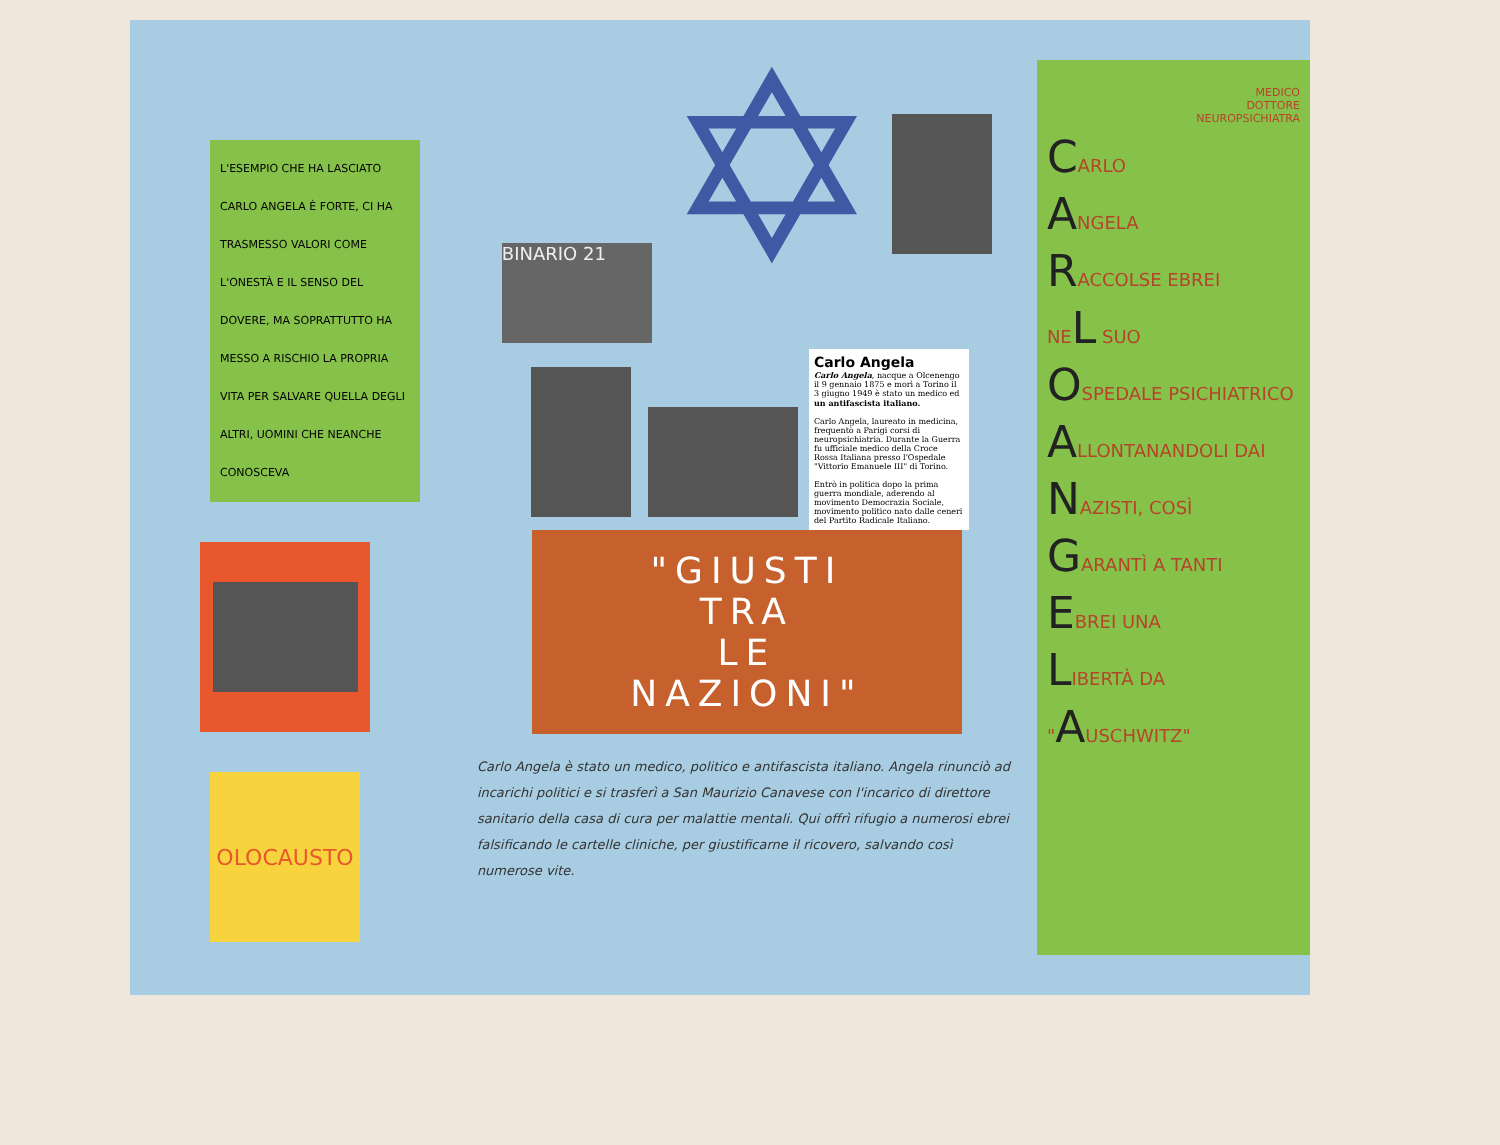L'ESEMPIO CHE HA LASCIATO CARLO ANGELA È FORTE, CI HA TRASMESSO VALORI COME L'ONESTÀ E IL SENSO DEL DOVERE, MA SOPRATTUTTO HA MESSO A RISCHIO LA PROPRIA VITA PER SALVARE QUELLA DEGLI ALTRI, UOMINI CHE NEANCHE CONOSCEVA
OLOCAUSTO
BINARIO 21 ✡
Carlo Angela
Carlo Angela, nacque a Olcenengo il 9 gennaio 1875 e morì a Torino il 3 giugno 1949 è stato un medico ed un antifascista italiano.
Carlo Angela, laureato in medicina, frequentò a Parigi corsi di neuropsichiatria. Durante la Guerra fu ufficiale medico della Croce Rossa Italiana presso l'Ospedale "Vittorio Emanuele III" di Torino.
Entrò in politica dopo la prima guerra mondiale, aderendo al movimento Democrazia Sociale, movimento politico nato dalle ceneri del Partito Radicale Italiano.
"GIUSTI
TRA
LE
NAZIONI"
Carlo Angela è stato un medico, politico e antifascista italiano. Angela rinunciò ad incarichi politici e si trasferì a San Maurizio Canavese con l'incarico di direttore sanitario della casa di cura per malattie mentali. Qui offrì rifugio a numerosi ebrei falsificando le cartelle cliniche, per giustificarne il ricovero, salvando così numerose vite.
MEDICO
DOTTORE
NEUROPSICHIATRA
CARLO
ANGELA
RACCOLSE EBREI
NEL SUO
OSPEDALE PSICHIATRICO
ALLONTANANDOLI DAI
NAZISTI, COSÌ
GARANTÌ A TANTI
EBREI UNA
LIBERTÀ DA
"AUSCHWITZ"